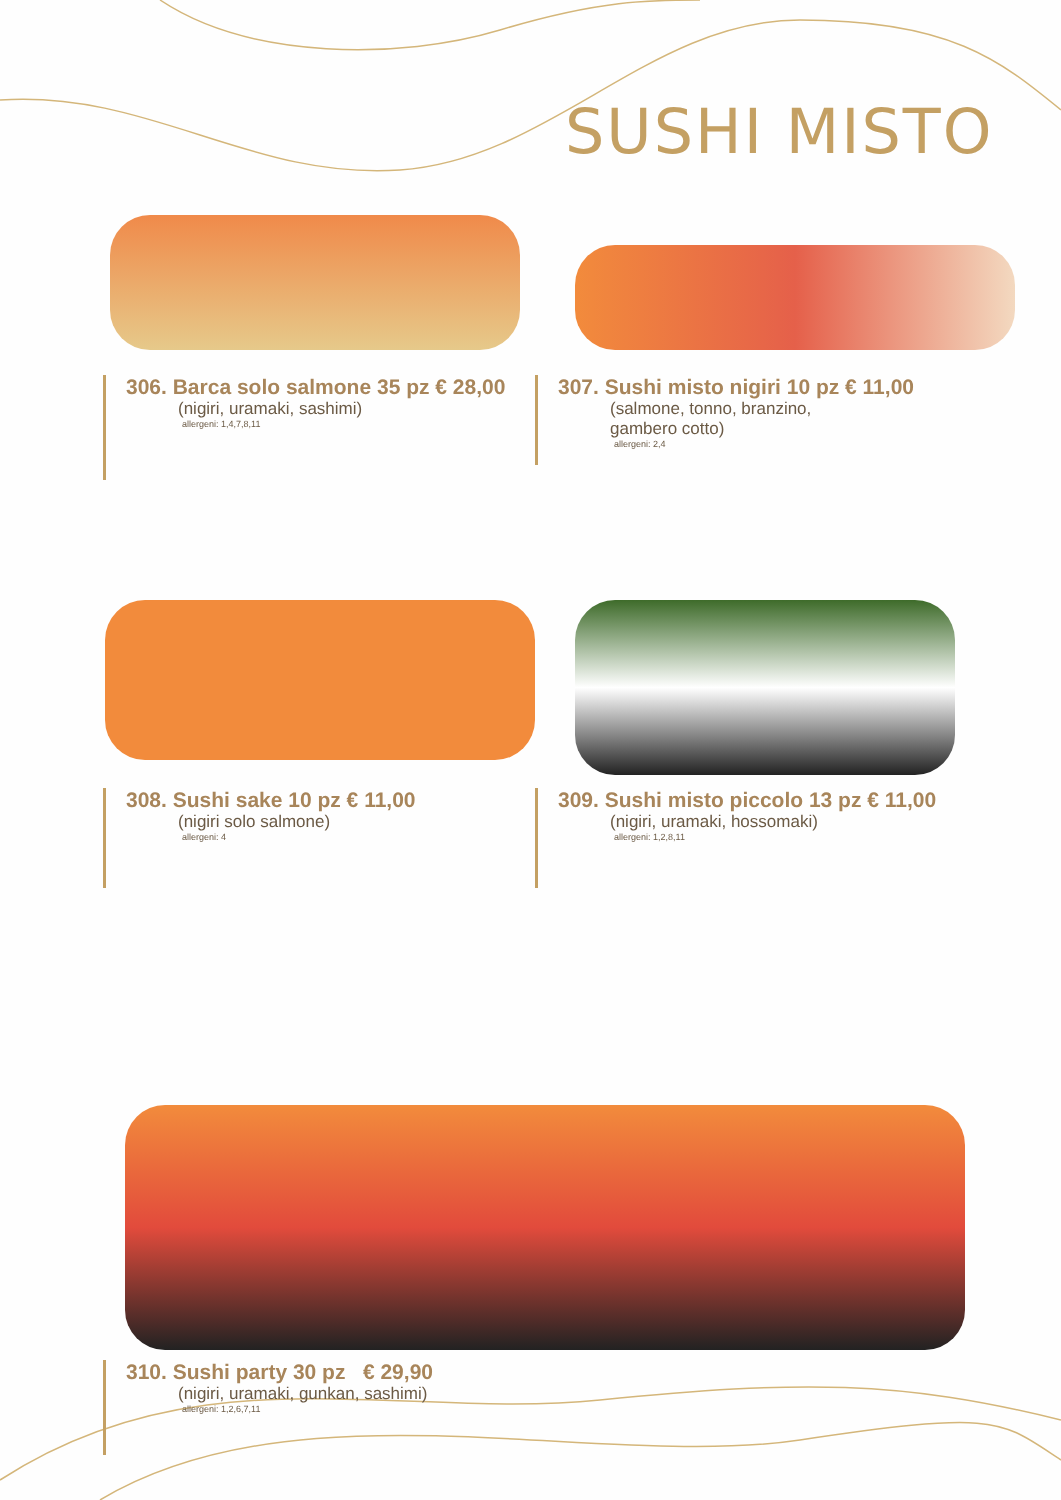SUSHI MISTO
306. Barca solo salmone 35 pz € 28,00
(nigiri, uramaki, sashimi)
allergeni: 1,4,7,8,11
307. Sushi misto nigiri 10 pz € 11,00
(salmone, tonno, branzino,
gambero cotto)
allergeni: 2,4
308. Sushi sake 10 pz € 11,00
(nigiri solo salmone)
allergeni: 4
309. Sushi misto piccolo 13 pz € 11,00
(nigiri, uramaki, hossomaki)
allergeni: 1,2,8,11
310. Sushi party 30 pz € 29,90
(nigiri, uramaki, gunkan, sashimi)
allergeni: 1,2,6,7,11